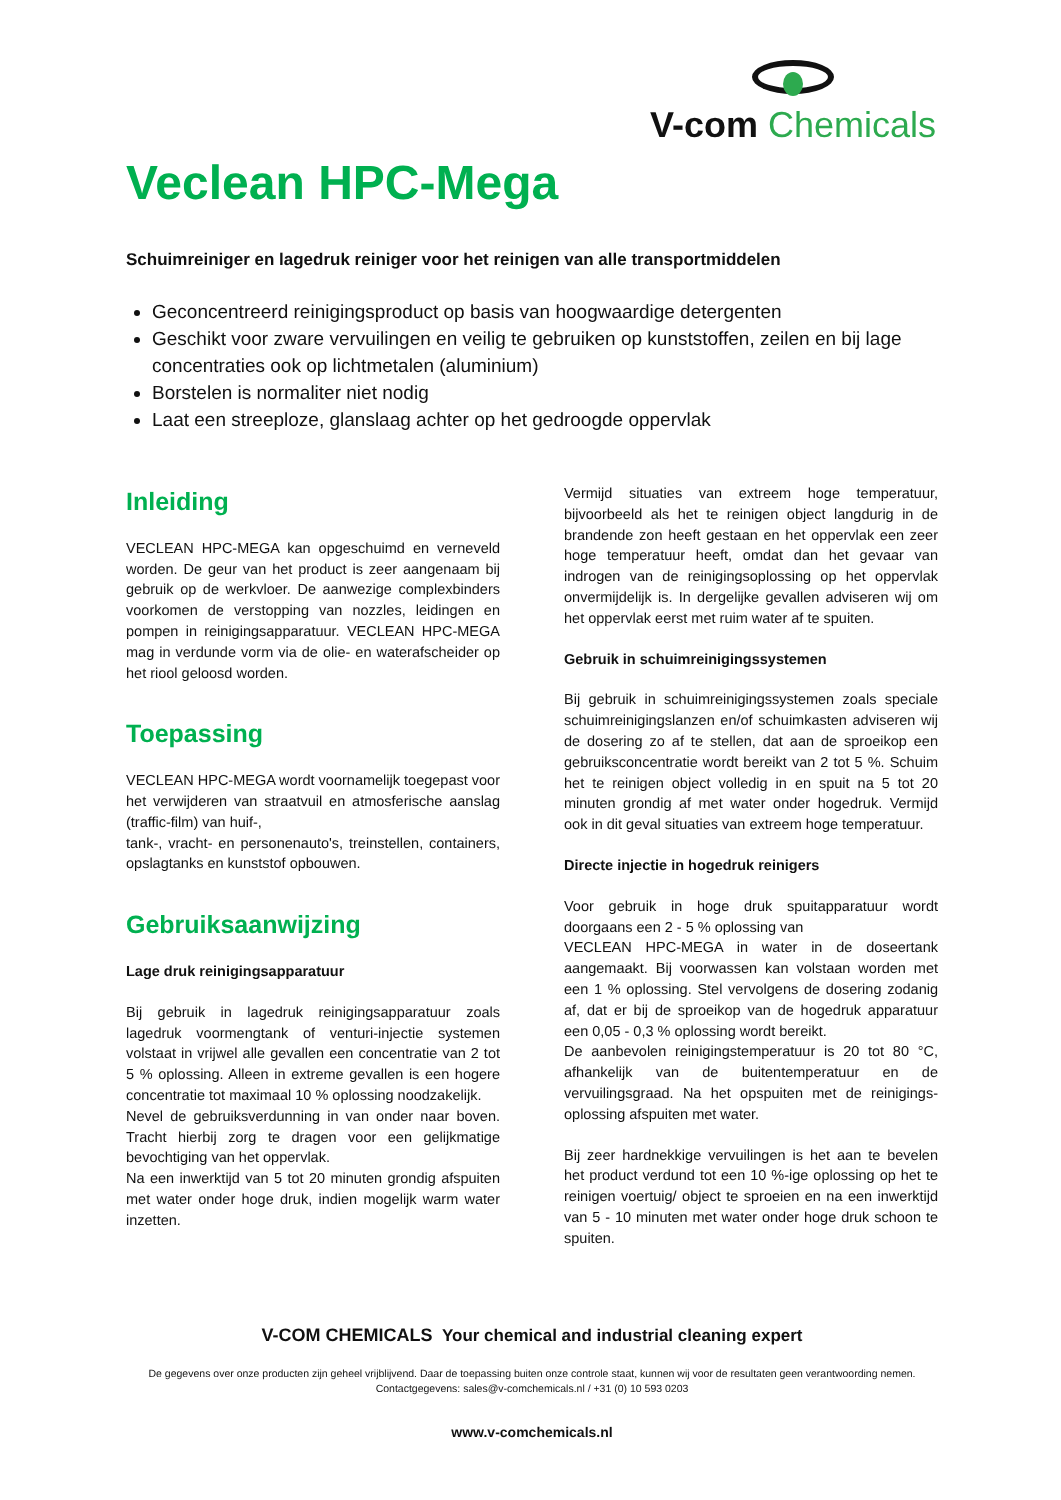V-com Chemicals
Veclean HPC-Mega
Schuimreiniger en lagedruk reiniger voor het reinigen van alle transportmiddelen
Geconcentreerd reinigingsproduct op basis van hoogwaardige detergenten
Geschikt voor zware vervuilingen en veilig te gebruiken op kunststoffen, zeilen en bij lage concentraties ook op lichtmetalen (aluminium)
Borstelen is normaliter niet nodig
Laat een streeploze, glanslaag achter op het gedroogde oppervlak
Inleiding
VECLEAN HPC-MEGA kan opgeschuimd en verneveld worden. De geur van het product is zeer aangenaam bij gebruik op de werkvloer. De aanwezige complexbinders voorkomen de verstopping van nozzles, leidingen en pompen in reinigingsapparatuur. VECLEAN HPC-MEGA mag in verdunde vorm via de olie- en waterafscheider op het riool geloosd worden.
Toepassing
VECLEAN HPC-MEGA wordt voornamelijk toegepast voor het verwijderen van straatvuil en atmosferische aanslag (traffic-film) van huif-,
tank-, vracht- en personenauto's, treinstellen, containers, opslagtanks en kunststof opbouwen.
Gebruiksaanwijzing
Lage druk reinigingsapparatuur
Bij gebruik in lagedruk reinigingsapparatuur zoals lagedruk voormengtank of venturi-injectie systemen volstaat in vrijwel alle gevallen een concentratie van 2 tot 5 % oplossing. Alleen in extreme gevallen is een hogere concentratie tot maximaal 10 % oplossing noodzakelijk.
Nevel de gebruiksverdunning in van onder naar boven. Tracht hierbij zorg te dragen voor een gelijkmatige bevochtiging van het oppervlak.
Na een inwerktijd van 5 tot 20 minuten grondig afspuiten met water onder hoge druk, indien mogelijk warm water inzetten.
Vermijd situaties van extreem hoge temperatuur, bijvoorbeeld als het te reinigen object langdurig in de brandende zon heeft gestaan en het oppervlak een zeer hoge temperatuur heeft, omdat dan het gevaar van indrogen van de reinigingsoplossing op het oppervlak onvermijdelijk is. In dergelijke gevallen adviseren wij om het oppervlak eerst met ruim water af te spuiten.
Gebruik in schuimreinigingssystemen
Bij gebruik in schuimreinigingssystemen zoals speciale schuimreinigingslanzen en/of schuimkasten adviseren wij de dosering zo af te stellen, dat aan de sproeikop een gebruiksconcentratie wordt bereikt van 2 tot 5 %. Schuim het te reinigen object volledig in en spuit na 5 tot 20 minuten grondig af met water onder hogedruk. Vermijd ook in dit geval situaties van extreem hoge temperatuur.
Directe injectie in hogedruk reinigers
Voor gebruik in hoge druk spuitapparatuur wordt doorgaans een 2 - 5 % oplossing van
VECLEAN HPC-MEGA in water in de doseertank aangemaakt. Bij voorwassen kan volstaan worden met een 1 % oplossing. Stel vervolgens de dosering zodanig af, dat er bij de sproeikop van de hogedruk apparatuur een 0,05 - 0,3 % oplossing wordt bereikt.
De aanbevolen reinigingstemperatuur is 20 tot 80 °C, afhankelijk van de buitentemperatuur en de vervuilingsgraad. Na het opspuiten met de reinigings-oplossing afspuiten met water.
Bij zeer hardnekkige vervuilingen is het aan te bevelen het product verdund tot een 10 %-ige oplossing op het te reinigen voertuig/ object te sproeien en na een inwerktijd van 5 - 10 minuten met water onder hoge druk schoon te spuiten.
V-COM CHEMICALS Your chemical and industrial cleaning expert
De gegevens over onze producten zijn geheel vrijblijvend. Daar de toepassing buiten onze controle staat, kunnen wij voor de resultaten geen verantwoording nemen. Contactgegevens: sales@v-comchemicals.nl / +31 (0) 10 593 0203
www.v-comchemicals.nl